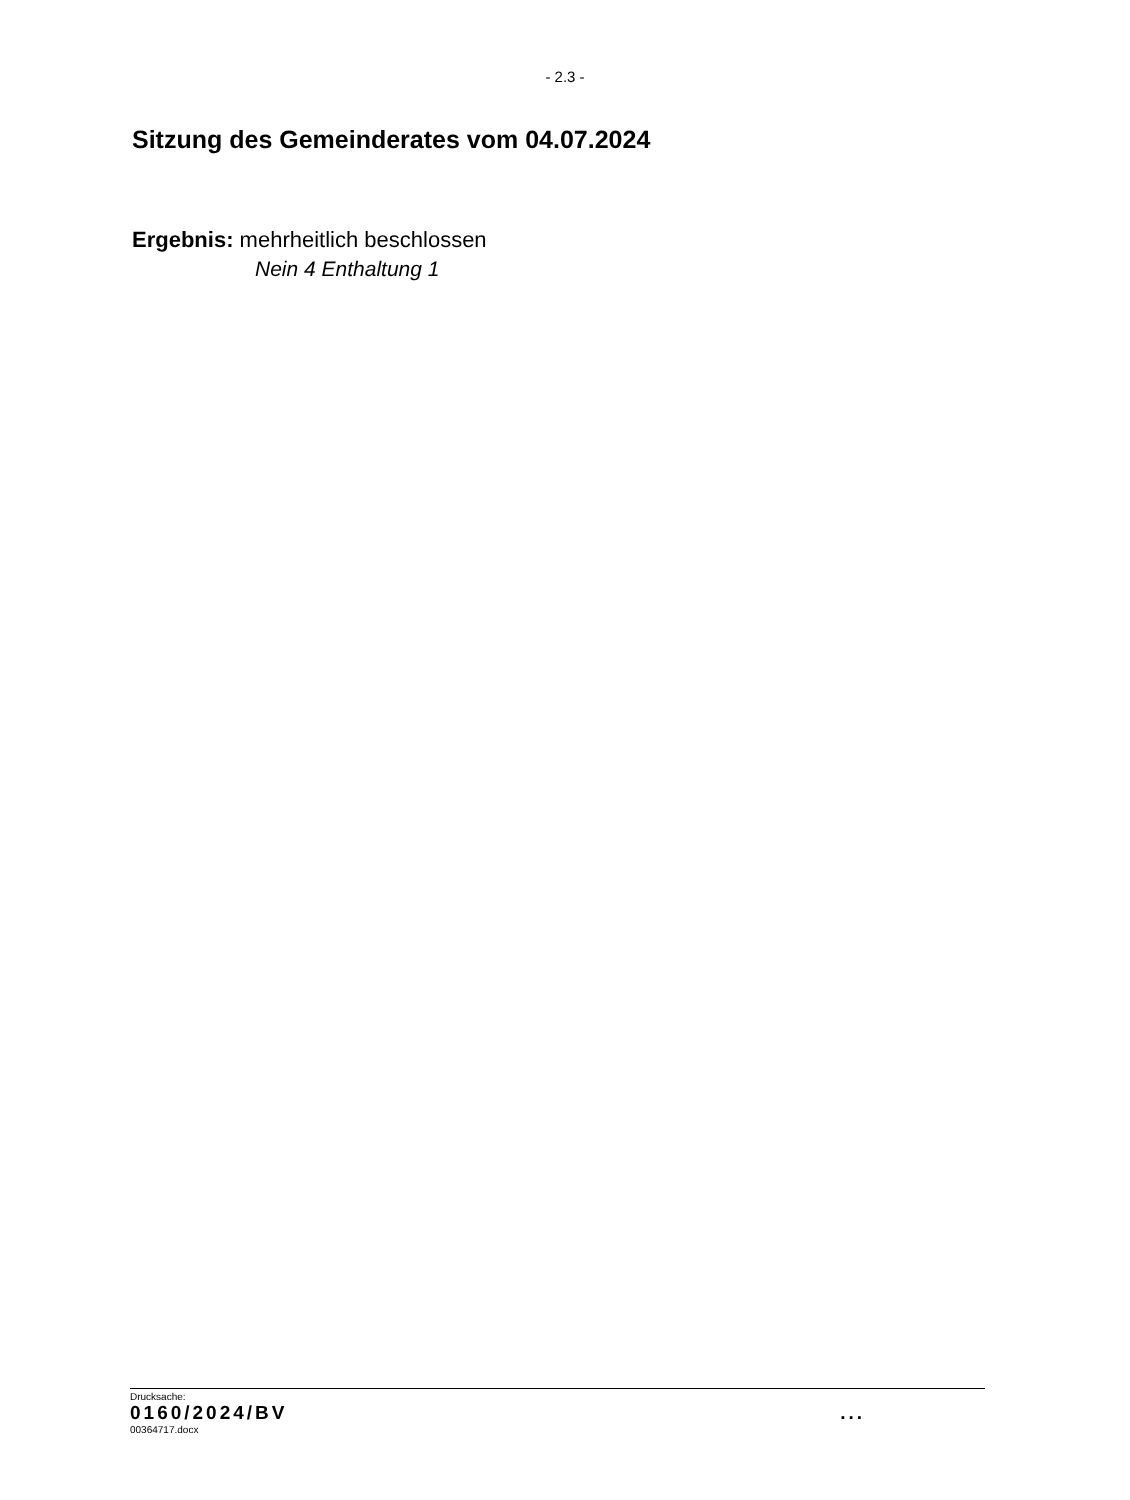- 2.3 -
Sitzung des Gemeinderates vom 04.07.2024
Ergebnis: mehrheitlich beschlossen
Nein 4 Enthaltung 1
Drucksache:
0160/2024/BV ...
00364717.docx